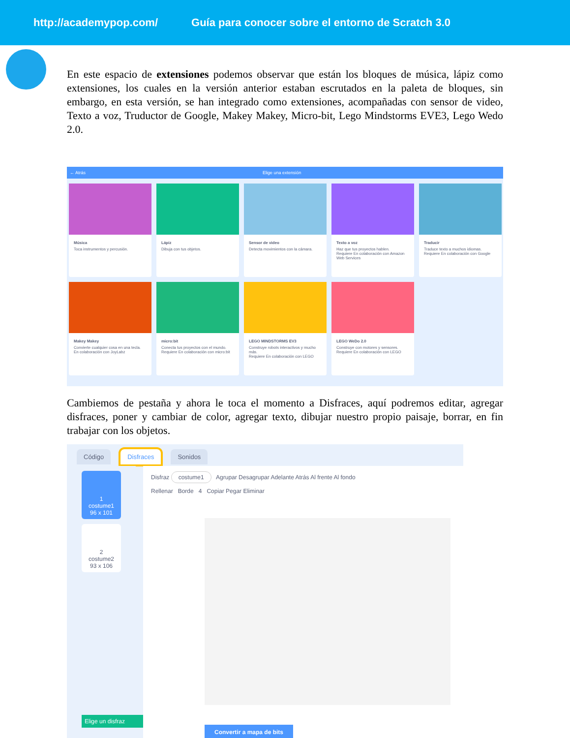http://academypop.com/ Guía para conocer sobre el entorno de Scratch 3.0
En este espacio de extensiones podemos observar que están los bloques de música, lápiz como extensiones, los cuales en la versión anterior estaban escrutados en la paleta de bloques, sin embargo, en esta versión, se han integrado como extensiones, acompañadas con sensor de video, Texto a voz, Truductor de Google, Makey Makey, Micro-bit, Lego Mindstorms EVE3, Lego Wedo 2.0.
← Atrás Elige una extensión
Música
Toca instrumentos y percusión.
Lápiz
Dibuja con tus objetos.
Sensor de video
Detecta movimientos con la cámara.
Texto a voz
Haz que tus proyectos hablen.
Requiere En colaboración con Amazon Web Services
Traducir
Traduce texto a muchos idiomas.
Requiere En colaboración con Google
Makey Makey
Convierte cualquier cosa en una tecla.
En colaboración con JoyLabz
micro:bit
Conecta tus proyectos con el mundo.
Requiere En colaboración con micro:bit
LEGO MINDSTORMS EV3
Construye robots interactivos y mucho más.
Requiere En colaboración con LEGO
LEGO WeDo 2.0
Construye con motores y sensores.
Requiere En colaboración con LEGO
Cambiemos de pestaña y ahora le toca el momento a Disfraces, aquí podremos editar, agregar disfraces, poner y cambiar de color, agregar texto, dibujar nuestro propio paisaje, borrar, en fin trabajar con los objetos.
Código Disfraces Sonidos
1
costume1
96 x 101
2
costume2
93 x 106
Elige un disfraz
Disfraz costume1 Agrupar Desagrupar Adelante Atrás Al frente Al fondo
Rellenar Borde 4 Copiar Pegar Eliminar
Convertir a mapa de bits